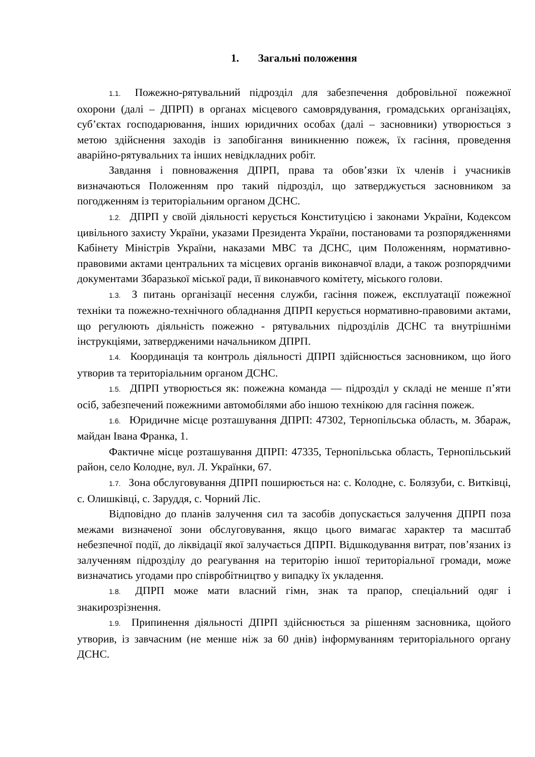1. Загальні положення
1.1. Пожежно-рятувальний підрозділ для забезпечення добровільної пожежної охорони (далі – ДПРП) в органах місцевого самоврядування, громадських організаціях, суб’єктах господарювання, інших юридичних особах (далі – засновники) утворюється з метою здійснення заходів із запобігання виникненню пожеж, їх гасіння, проведення аварійно-рятувальних та інших невідкладних робіт.
Завдання і повноваження ДПРП, права та обов’язки їх членів і учасників визначаються Положенням про такий підрозділ, що затверджується засновником за погодженням із територіальним органом ДСНС.
1.2. ДПРП у своїй діяльності керується Конституцією і законами України, Кодексом цивільного захисту України, указами Президента України, постановами та розпорядженнями Кабінету Міністрів України, наказами МВС та ДСНС, цим Положенням, нормативно-правовими актами центральних та місцевих органів виконавчої влади, а також розпорядчими документами Збаразької міської ради, її виконавчого комітету, міського голови.
1.3. З питань організації несення служби, гасіння пожеж, експлуатації пожежної техніки та пожежно-технічного обладнання ДПРП керується нормативно-правовими актами, що регулюють діяльність пожежно - рятувальних підрозділів ДСНС та внутрішніми інструкціями, затвердженими начальником ДПРП.
1.4. Координація та контроль діяльності ДПРП здійснюється засновником, що його утворив та територіальним органом ДСНС.
1.5. ДПРП утворюється як: пожежна команда — підрозділ у складі не менше п’яти осіб, забезпечений пожежними автомобілями або іншою технікою для гасіння пожеж.
1.6. Юридичне місце розташування ДПРП: 47302, Тернопільська область, м. Збараж, майдан Івана Франка, 1.
Фактичне місце розташування ДПРП: 47335, Тернопільська область, Тернопільський район, село Колодне, вул. Л. Українки, 67.
1.7. Зона обслуговування ДПРП поширюється на: с. Колодне, с. Болязуби, с. Витківці, с. Олишківці, с. Заруддя, с. Чорний Ліс.
Відповідно до планів залучення сил та засобів допускається залучення ДПРП поза межами визначеної зони обслуговування, якщо цього вимагає характер та масштаб небезпечної події, до ліквідації якої залучається ДПРП. Відшкодування витрат, пов’язаних із залученням підрозділу до реагування на територію іншої територіальної громади, може визначатись угодами про співробітництво у випадку їх укладення.
1.8. ДПРП може мати власний гімн, знак та прапор, спеціальний одяг і знакирозрізнення.
1.9. Припинення діяльності ДПРП здійснюється за рішенням засновника, щойого утворив, із завчасним (не менше ніж за 60 днів) інформуванням територіального органу ДСНС.